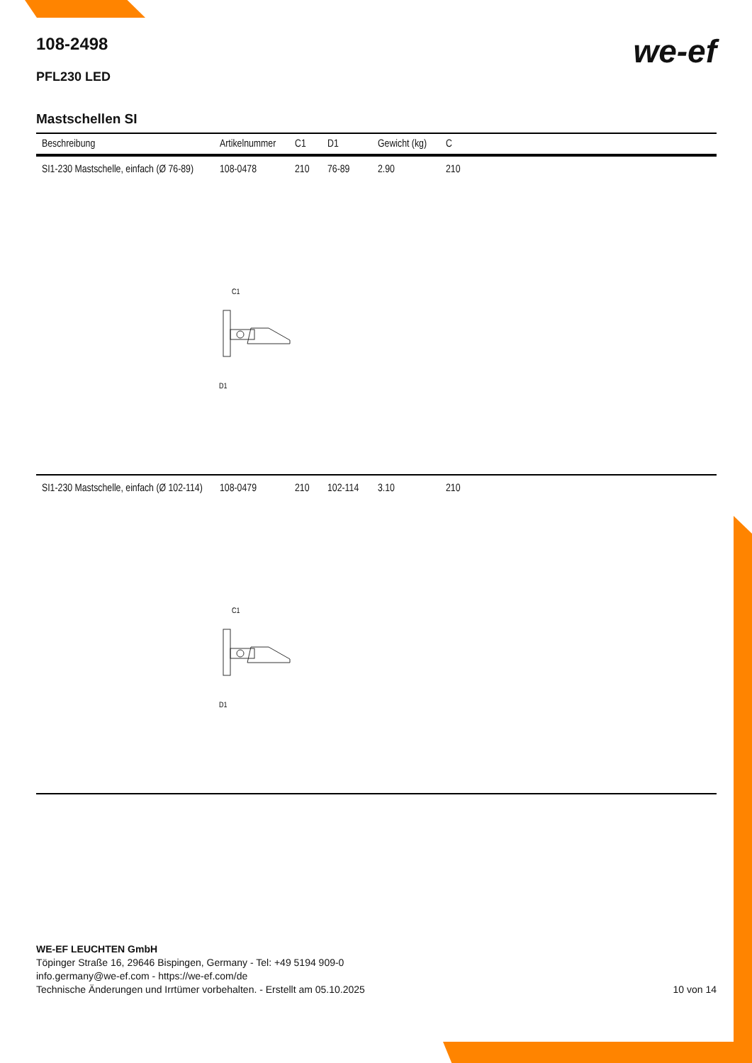we-ef
108-2498
PFL230 LED
Mastschellen SI
| Beschreibung | Artikelnummer | C1 | D1 | Gewicht (kg) | C |
| --- | --- | --- | --- | --- | --- |
| SI1-230 Mastschelle, einfach (Ø 76-89) | 108-0478 | 210 | 76-89 | 2.90 | 210 |
| C1 D1 | | | | | |
| SI1-230 Mastschelle, einfach (Ø 102-114) | 108-0479 | 210 | 102-114 | 3.10 | 210 |
| C1 D1 | | | | | |
WE-EF LEUCHTEN GmbH
Töpinger Straße 16, 29646 Bispingen, Germany - Tel: +49 5194 909-0
info.germany@we-ef.com - https://we-ef.com/de
Technische Änderungen und Irrtümer vorbehalten. - Erstellt am 05.10.2025 10 von 14